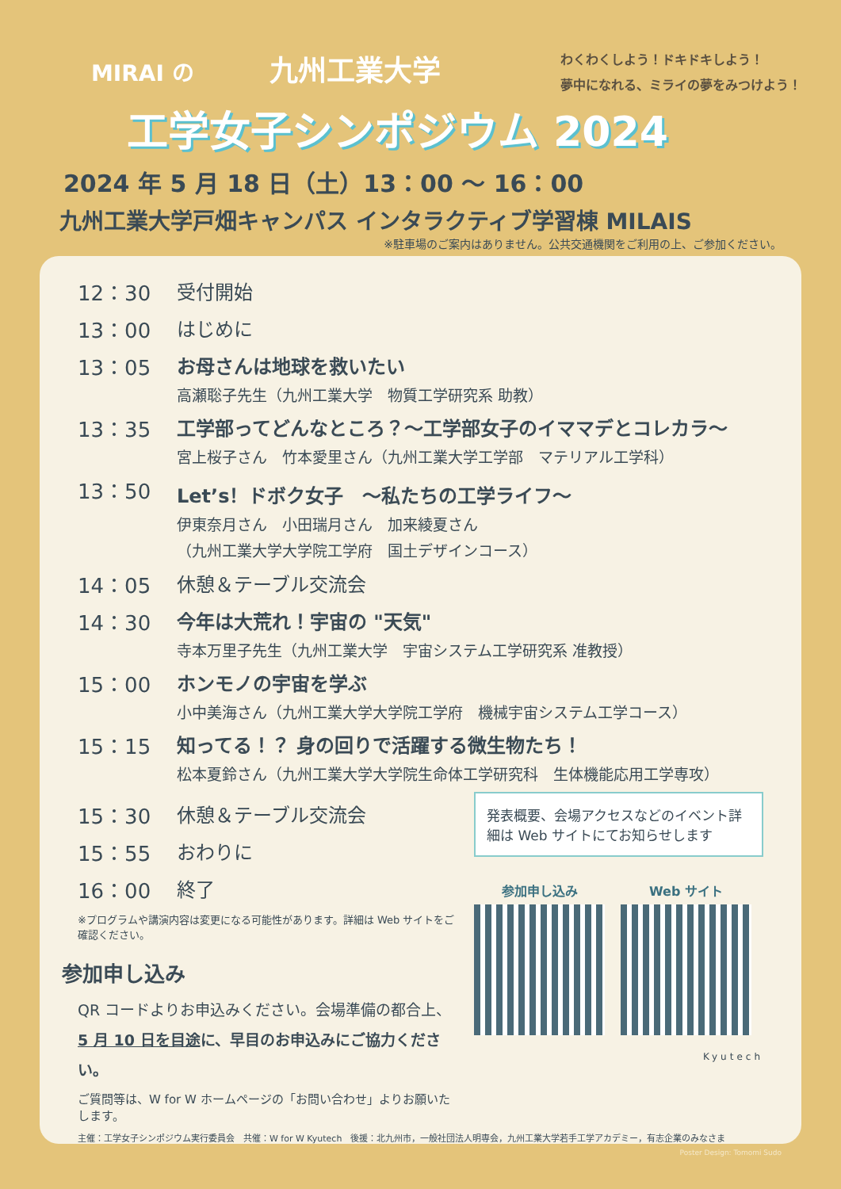MIRAI の 九州工業大学
わくわくしよう！ドキドキしよう！
夢中になれる、ミライの夢をみつけよう！
工学女子シンポジウム 2024
2024 年 5 月 18 日（土）13：00 ～ 16：00
九州工業大学戸畑キャンパス インタラクティブ学習棟 MILAIS
※駐車場のご案内はありません。公共交通機関をご利用の上、ご参加ください。
12：30 受付開始
13：00 はじめに
13：05 お母さんは地球を救いたい
高瀬聡子先生（九州工業大学　物質工学研究系 助教）
13：35 工学部ってどんなところ？～工学部女子のイママデとコレカラ～
宮上桜子さん　竹本愛里さん（九州工業大学工学部　マテリアル工学科）
13：50 Let’s！ドボク女子　～私たちの工学ライフ～
伊東奈月さん　小田瑞月さん　加来綾夏さん
（九州工業大学大学院工学府　国土デザインコース）
14：05 休憩＆テーブル交流会
14：30 今年は大荒れ！宇宙の "天気"
寺本万里子先生（九州工業大学　宇宙システム工学研究系 准教授）
15：00 ホンモノの宇宙を学ぶ
小中美海さん（九州工業大学大学院工学府　機械宇宙システム工学コース）
15：15 知ってる！？ 身の回りで活躍する微生物たち！
松本夏鈴さん（九州工業大学大学院生命体工学研究科　生体機能応用工学専攻）
15：30 休憩＆テーブル交流会
15：55 おわりに
16：00 終了
※プログラムや講演内容は変更になる可能性があります。詳細は Web サイトをご確認ください。
参加申し込み
QR コードよりお申込みください。会場準備の都合上、5 月 10 日を目途に、早目のお申込みにご協力ください。
ご質問等は、W for W ホームページの「お問い合わせ」よりお願いたします。
発表概要、会場アクセスなどのイベント詳細は Web サイトにてお知らせします
参加申し込み Web サイト
Kyutech
主催：工学女子シンポジウム実行委員会　共催：W for W Kyutech　後援：北九州市，一般社団法人明専会，九州工業大学若手工学アカデミー，有志企業のみなさま
Poster Design: Tomomi Sudo